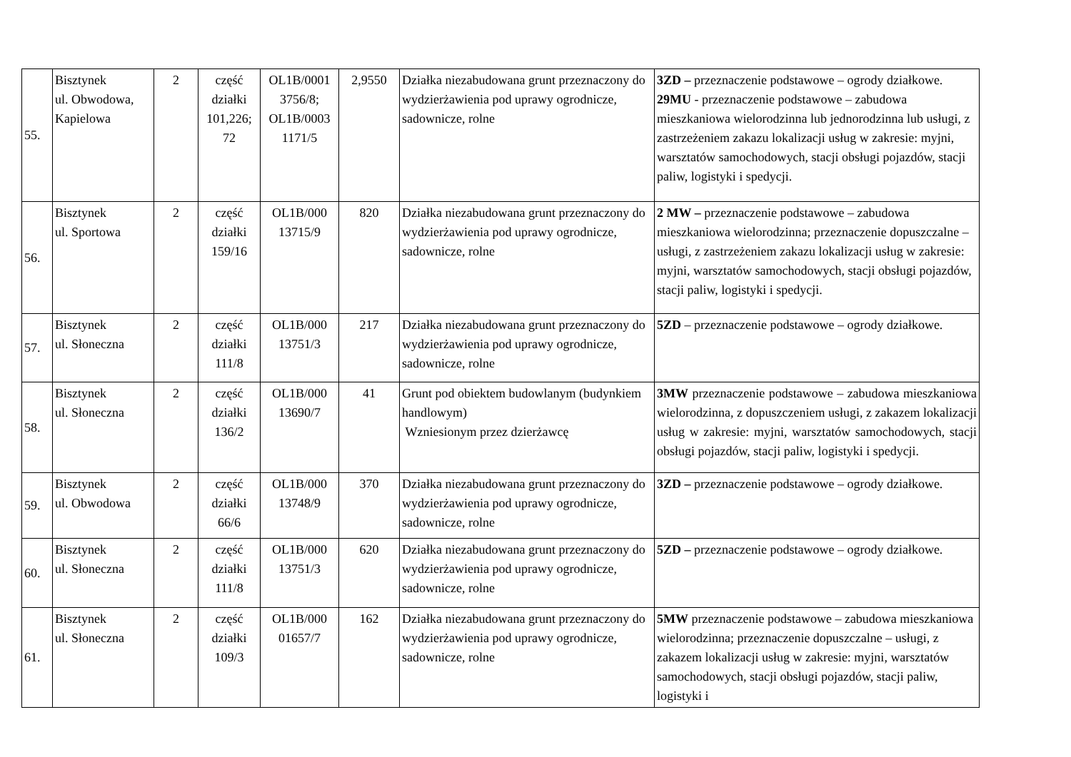| 55. | Bisztynek ul. Obwodowa, Kapielowa | 2 | część działki 101,226; 72 | OL1B/0001 3756/8; OL1B/0003 1171/5 | 2,9550 | Działka niezabudowana grunt przeznaczony do wydzierżawienia pod uprawy ogrodnicze, sadownicze, rolne | 3ZD – przeznaczenie podstawowe – ogrody działkowe. 29MU - przeznaczenie podstawowe – zabudowa mieszkaniowa wielorodzinna lub jednorodzinna lub usługi, z zastrzeżeniem zakazu lokalizacji usług w zakresie: myjni, warsztatów samochodowych, stacji obsługi pojazdów, stacji paliw, logistyki i spedycji. |
| 56. | Bisztynek ul. Sportowa | 2 | część działki 159/16 | OL1B/000 13715/9 | 820 | Działka niezabudowana grunt przeznaczony do wydzierżawienia pod uprawy ogrodnicze, sadownicze, rolne | 2 MW – przeznaczenie podstawowe – zabudowa mieszkaniowa wielorodzinna; przeznaczenie dopuszczalne – usługi, z zastrzeżeniem zakazu lokalizacji usług w zakresie: myjni, warsztatów samochodowych, stacji obsługi pojazdów, stacji paliw, logistyki i spedycji. |
| 57. | Bisztynek ul. Słoneczna | 2 | część działki 111/8 | OL1B/000 13751/3 | 217 | Działka niezabudowana grunt przeznaczony do wydzierżawienia pod uprawy ogrodnicze, sadownicze, rolne | 5ZD – przeznaczenie podstawowe – ogrody działkowe. |
| 58. | Bisztynek ul. Słoneczna | 2 | część działki 136/2 | OL1B/000 13690/7 | 41 | Grunt pod obiektem budowlanym (budynkiem handlowym) Wzniesionym przez dzierżawcę | 3MW przeznaczenie podstawowe – zabudowa mieszkaniowa wielorodzinna, z dopuszczeniem usługi, z zakazem lokalizacji usług w zakresie: myjni, warsztatów samochodowych, stacji obsługi pojazdów, stacji paliw, logistyki i spedycji. |
| 59. | Bisztynek ul. Obwodowa | 2 | część działki 66/6 | OL1B/000 13748/9 | 370 | Działka niezabudowana grunt przeznaczony do wydzierżawienia pod uprawy ogrodnicze, sadownicze, rolne | 3ZD – przeznaczenie podstawowe – ogrody działkowe. |
| 60. | Bisztynek ul. Słoneczna | 2 | część działki 111/8 | OL1B/000 13751/3 | 620 | Działka niezabudowana grunt przeznaczony do wydzierżawienia pod uprawy ogrodnicze, sadownicze, rolne | 5ZD – przeznaczenie podstawowe – ogrody działkowe. |
| 61. | Bisztynek ul. Słoneczna | 2 | część działki 109/3 | OL1B/000 01657/7 | 162 | Działka niezabudowana grunt przeznaczony do wydzierżawienia pod uprawy ogrodnicze, sadownicze, rolne | 5MW przeznaczenie podstawowe – zabudowa mieszkaniowa wielorodzinna; przeznaczenie dopuszczalne – usługi, z zakazem lokalizacji usług w zakresie: myjni, warsztatów samochodowych, stacji obsługi pojazdów, stacji paliw, logistyki i |